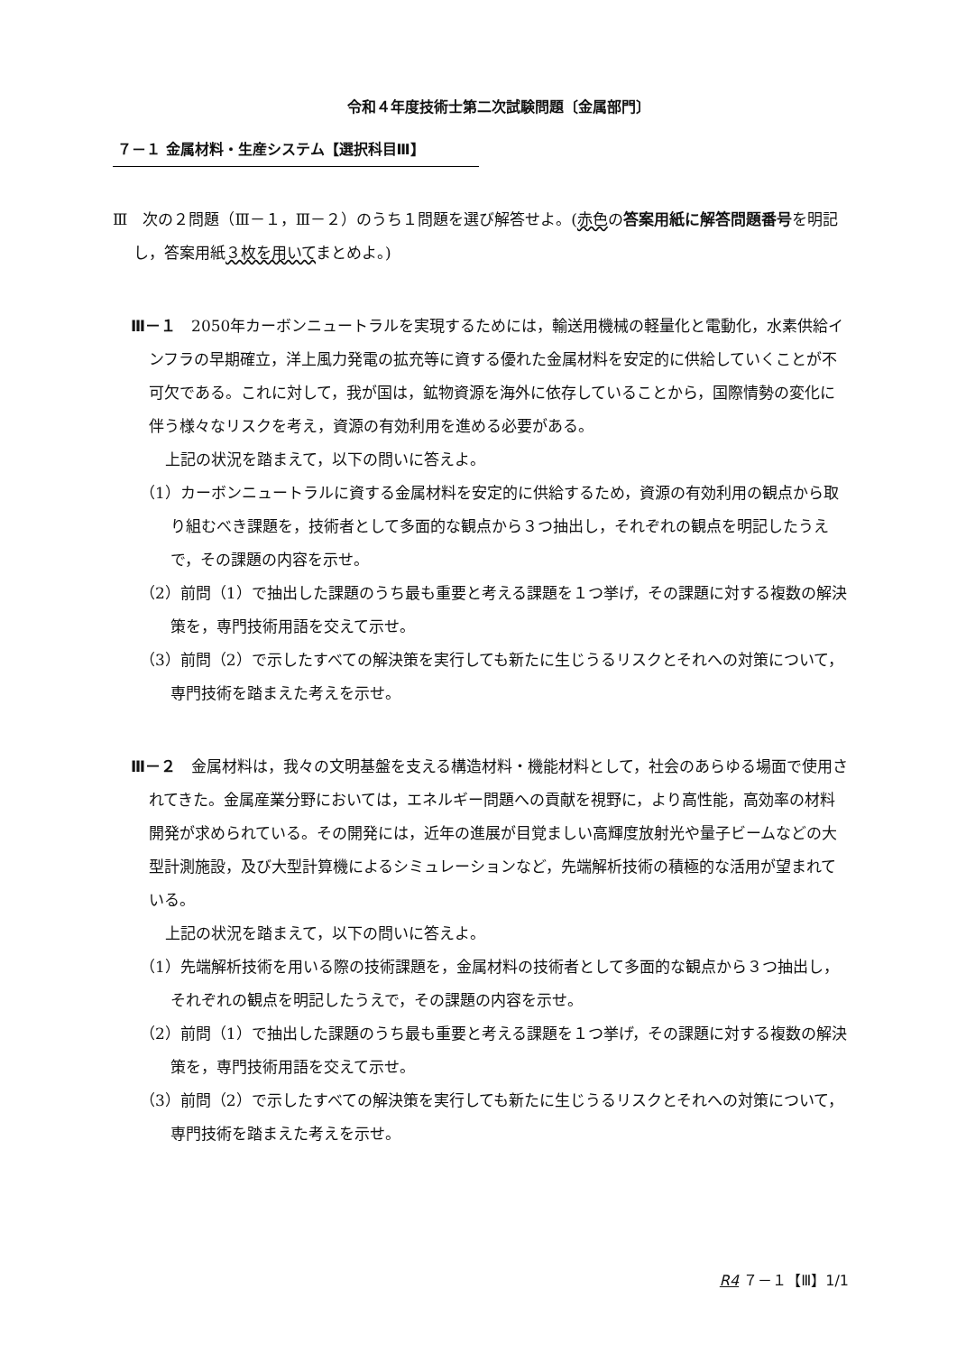令和４年度技術士第二次試験問題〔金属部門〕
７－１ 金属材料・生産システム【選択科目Ⅲ】
Ⅲ　次の２問題（Ⅲ－１，Ⅲ－２）のうち１問題を選び解答せよ。(赤色の答案用紙に解答問題番号を明記し，答案用紙３枚を用いてまとめよ。)
Ⅲ－１　2050年カーボンニュートラルを実現するためには，輸送用機械の軽量化と電動化，水素供給インフラの早期確立，洋上風力発電の拡充等に資する優れた金属材料を安定的に供給していくことが不可欠である。これに対して，我が国は，鉱物資源を海外に依存していることから，国際情勢の変化に伴う様々なリスクを考え，資源の有効利用を進める必要がある。
上記の状況を踏まえて，以下の問いに答えよ。
（1）カーボンニュートラルに資する金属材料を安定的に供給するため，資源の有効利用の観点から取り組むべき課題を，技術者として多面的な観点から３つ抽出し，それぞれの観点を明記したうえで，その課題の内容を示せ。
（2）前問（1）で抽出した課題のうち最も重要と考える課題を１つ挙げ，その課題に対する複数の解決策を，専門技術用語を交えて示せ。
（3）前問（2）で示したすべての解決策を実行しても新たに生じうるリスクとそれへの対策について，専門技術を踏まえた考えを示せ。
Ⅲ－２　金属材料は，我々の文明基盤を支える構造材料・機能材料として，社会のあらゆる場面で使用されてきた。金属産業分野においては，エネルギー問題への貢献を視野に，より高性能，高効率の材料開発が求められている。その開発には，近年の進展が目覚ましい高輝度放射光や量子ビームなどの大型計測施設，及び大型計算機によるシミュレーションなど，先端解析技術の積極的な活用が望まれている。
上記の状況を踏まえて，以下の問いに答えよ。
（1）先端解析技術を用いる際の技術課題を，金属材料の技術者として多面的な観点から３つ抽出し，それぞれの観点を明記したうえで，その課題の内容を示せ。
（2）前問（1）で抽出した課題のうち最も重要と考える課題を１つ挙げ，その課題に対する複数の解決策を，専門技術用語を交えて示せ。
（3）前問（2）で示したすべての解決策を実行しても新たに生じうるリスクとそれへの対策について，専門技術を踏まえた考えを示せ。
R4 ７－１【Ⅲ】1/1